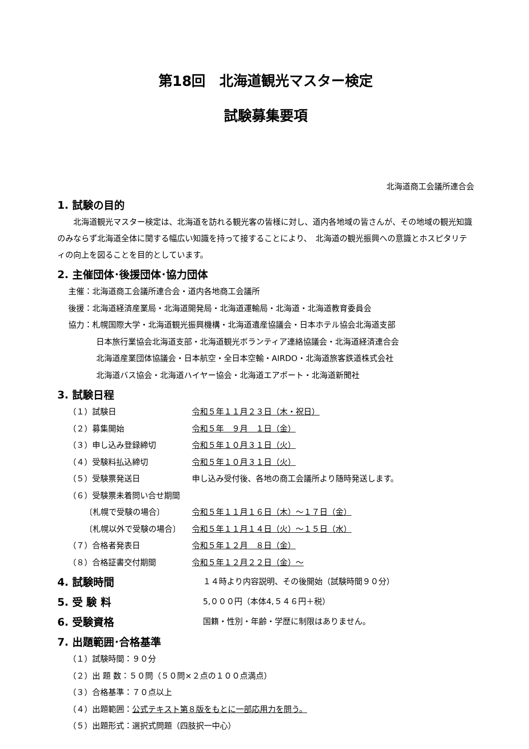第18回　北海道観光マスター検定
試験募集要項
北海道商工会議所連合会
1. 試験の目的
　　北海道観光マスター検定は、北海道を訪れる観光客の皆様に対し、道内各地域の皆さんが、その地域の観光知識のみならず北海道全体に関する幅広い知識を持って接することにより、　北海道の観光振興への意識とホスピタリティの向上を図ることを目的としています。
2. 主催団体･後援団体･協力団体
主催：北海道商工会議所連合会・道内各地商工会議所
後援：北海道経済産業局・北海道開発局・北海道運輸局・北海道・北海道教育委員会
協力：札幌国際大学・北海道観光振興機構・北海道遺産協議会・日本ホテル協会北海道支部
日本旅行業協会北海道支部・北海道観光ボランティア連絡協議会・北海道経済連合会
北海道産業団体協議会・日本航空・全日本空輸・AIRDO・北海道旅客鉄道株式会社
北海道バス協会・北海道ハイヤー協会・北海道エアポート・北海道新聞社
3. 試験日程
（１）試験日 令和５年１１月２３日（木・祝日）
（２）募集開始 令和５年　９月　１日（金）
（３）申し込み登録締切 令和５年１０月３１日（火）
（４）受験料払込締切 令和５年１０月３１日（火）
（５）受験票発送日 申し込み受付後、各地の商工会議所より随時発送します。
（６）受験票未着問い合せ期間
〔札幌で受験の場合〕 令和５年１１月１６日（木）～１７日（金）
〔札幌以外で受験の場合〕 令和５年１１月１４日（火）～１５日（水）
（７）合格者発表日 令和５年１２月　８日（金）
（８）合格証書交付期間 令和５年１２月２２日（金）～
4. 試験時間
１４時より内容説明、その後開始（試験時間９０分）
5. 受 験 料
5,０００円（本体4,５４６円＋税）
6. 受験資格
国籍・性別・年齢・学歴に制限はありません。
7. 出題範囲･合格基準
（１）試験時間：９０分
（２）出 題 数：５０問（５０問×２点の１００点満点）
（３）合格基準：７０点以上
（４）出題範囲：公式テキスト第８版をもとに一部応用力を問う。
（５）出題形式：選択式問題（四肢択一中心）